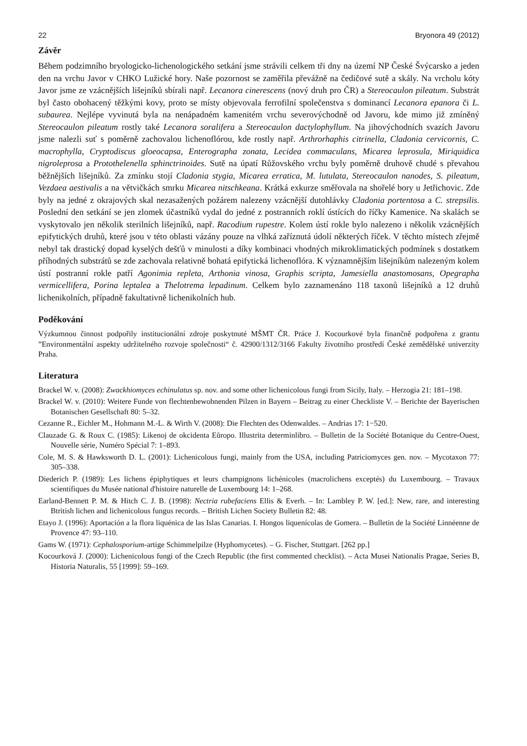22 Bryonora 49 (2012)
Závěr
Během podzimního bryologicko-lichenologického setkání jsme strávili celkem tři dny na území NP České Švýcarsko a jeden den na vrchu Javor v CHKO Lužické hory. Naše pozornost se zaměřila převážně na čedičové sutě a skály. Na vrcholu kóty Javor jsme ze vzácnějších lišejníků sbírali např. Lecanora cinerescens (nový druh pro ČR) a Stereocaulon pileatum. Substrát byl často obohacený těžkými kovy, proto se místy objevovala ferrofilní společenstva s dominancí Lecanora epanora či L. subaurea. Nejlépe vyvinutá byla na nenápadném kamenitém vrchu severovýchodně od Javoru, kde mimo již zmíněný Stereocaulon pileatum rostly také Lecanora soralifera a Stereocaulon dactylophyllum. Na jihovýchodních svazích Javoru jsme nalezli suť s poměrně zachovalou lichenoflórou, kde rostly např. Arthrorhaphis citrinella, Cladonia cervicornis, C. macrophylla, Cryptodiscus gloeocapsa, Enterographa zonata, Lecidea commaculans, Micarea leprosula, Miriquidica nigroleprosa a Protothelenella sphinctrinoides. Sutě na úpatí Růžovského vrchu byly poměrně druhově chudé s převahou běžnějších lišejníků. Za zmínku stojí Cladonia stygia, Micarea erratica, M. lutulata, Stereocaulon nanodes, S. pileatum, Vezdaea aestivalis a na větvičkách smrku Micarea nitschkeana. Krátká exkurze směřovala na shořelé bory u Jetřichovic. Zde byly na jedné z okrajových skal nezasažených požárem nalezeny vzácnější dutohlávky Cladonia portentosa a C. strepsilis. Poslední den setkání se jen zlomek účastníků vydal do jedné z postranních roklí ústících do říčky Kamenice. Na skalách se vyskytovalo jen několik sterilních lišejníků, např. Racodium rupestre. Kolem ústí rokle bylo nalezeno i několik vzácnějších epifytických druhů, které jsou v této oblasti vázány pouze na vlhká zaříznutá údolí některých říček. V těchto místech zřejmě nebyl tak drastický dopad kyselých dešťů v minulosti a díky kombinaci vhodných mikroklimatických podmínek s dostatkem příhodných substrátů se zde zachovala relativně bohatá epifytická lichenoflóra. K významnějším lišejníkům nalezeným kolem ústí postranní rokle patří Agonimia repleta, Arthonia vinosa, Graphis scripta, Jamesiella anastomosans, Opegrapha vermicellifera, Porina leptalea a Thelotrema lepadinum. Celkem bylo zaznamenáno 118 taxonů lišejníků a 12 druhů lichenikolních, případně fakultativně lichenikolních hub.
Poděkování
Výzkumnou činnost podpořily institucionální zdroje poskytnuté MŠMT ČR. Práce J. Kocourkové byla finančně podpořena z grantu ”Environmentální aspekty udržitelného rozvoje společnosti“ č. 42900/1312/3166 Fakulty životního prostředí České zemědělské univerzity Praha.
Literatura
Brackel W. v. (2008): Zwackhiomyces echinulatus sp. nov. and some other lichenicolous fungi from Sicily, Italy. – Herzogia 21: 181–198.
Brackel W. v. (2010): Weitere Funde von flechtenbewohnenden Pilzen in Bayern – Beitrag zu einer Checkliste V. – Berichte der Bayerischen Botanischen Gesellschaft 80: 5–32.
Cezanne R., Eichler M., Hohmann M.-L. & Wirth V. (2008): Die Flechten des Odenwaldes. – Andrias 17: 1−520.
Clauzade G. & Roux C. (1985): Likenoj de okcidenta Eŭropo. Illustrita determinlibro. – Bulletin de la Société Botanique du Centre-Ouest, Nouvelle série, Numéro Spécial 7: 1–893.
Cole, M. S. & Hawksworth D. L. (2001): Lichenicolous fungi, mainly from the USA, including Patriciomyces gen. nov. – Mycotaxon 77: 305–338.
Diederich P. (1989): Les lichens épiphytiques et leurs champignons lichénicoles (macrolichens exceptés) du Luxembourg. – Travaux scientifiques du Musée national d'histoire naturelle de Luxembourg 14: 1–268.
Earland-Bennett P. M. & Hitch C. J. B. (1998): Nectria rubefaciens Ellis & Everh. – In: Lambley P. W. [ed.]: New, rare, and interesting Btritish lichen and lichenicolous fungus records. – British Lichen Society Bulletin 82: 48.
Etayo J. (1996): Aportación a la flora liquénica de las Islas Canarias. I. Hongos liquenícolas de Gomera. – Bulletin de la Société Linnéenne de Provence 47: 93–110.
Gams W. (1971): Cephalosporium-artige Schimmelpilze (Hyphomycetes). – G. Fischer, Stuttgart. [262 pp.]
Kocourková J. (2000): Lichenicolous fungi of the Czech Republic (the first commented checklist). – Acta Musei Nationalis Pragae, Series B, Historia Naturalis, 55 [1999]: 59–169.